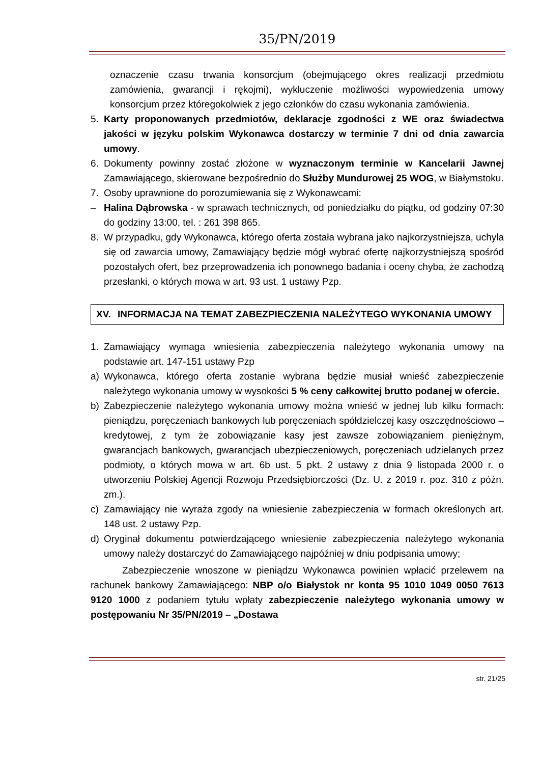35/PN/2019
oznaczenie czasu trwania konsorcjum (obejmującego okres realizacji przedmiotu zamówienia, gwarancji i rękojmi), wykluczenie możliwości wypowiedzenia umowy konsorcjum przez któregokolwiek z jego członków do czasu wykonania zamówienia.
5. Karty proponowanych przedmiotów, deklaracje zgodności z WE oraz świadectwa jakości w języku polskim Wykonawca dostarczy w terminie 7 dni od dnia zawarcia umowy.
6. Dokumenty powinny zostać złożone w wyznaczonym terminie w Kancelarii Jawnej Zamawiającego, skierowane bezpośrednio do Służby Mundurowej 25 WOG, w Białymstoku.
7. Osoby uprawnione do porozumiewania się z Wykonawcami:
– Halina Dąbrowska - w sprawach technicznych, od poniedziałku do piątku, od godziny 07:30 do godziny 13:00, tel. : 261 398 865.
8. W przypadku, gdy Wykonawca, którego oferta została wybrana jako najkorzystniejsza, uchyla się od zawarcia umowy, Zamawiający będzie mógł wybrać ofertę najkorzystniejszą spośród pozostałych ofert, bez przeprowadzenia ich ponownego badania i oceny chyba, że zachodzą przesłanki, o których mowa w art. 93 ust. 1 ustawy Pzp.
XV. INFORMACJA NA TEMAT ZABEZPIECZENIA NALEŻYTEGO WYKONANIA UMOWY
1. Zamawiający wymaga wniesienia zabezpieczenia należytego wykonania umowy na podstawie art. 147-151 ustawy Pzp
a) Wykonawca, którego oferta zostanie wybrana będzie musiał wnieść zabezpieczenie należytego wykonania umowy w wysokości 5 % ceny całkowitej brutto podanej w ofercie.
b) Zabezpieczenie należytego wykonania umowy można wnieść w jednej lub kilku formach: pieniądzu, poręczeniach bankowych lub poręczeniach spółdzielczej kasy oszczędnościowo – kredytowej, z tym że zobowiązanie kasy jest zawsze zobowiązaniem pieniężnym, gwarancjach bankowych, gwarancjach ubezpieczeniowych, poręczeniach udzielanych przez podmioty, o których mowa w art. 6b ust. 5 pkt. 2 ustawy z dnia 9 listopada 2000 r. o utworzeniu Polskiej Agencji Rozwoju Przedsiębiorczości (Dz. U. z 2019 r. poz. 310 z późn. zm.).
c) Zamawiający nie wyraża zgody na wniesienie zabezpieczenia w formach określonych art. 148 ust. 2 ustawy Pzp.
d) Oryginał dokumentu potwierdzającego wniesienie zabezpieczenia należytego wykonania umowy należy dostarczyć do Zamawiającego najpóźniej w dniu podpisania umowy;
Zabezpieczenie wnoszone w pieniądzu Wykonawca powinien wpłacić przelewem na rachunek bankowy Zamawiającego: NBP o/o Białystok nr konta 95 1010 1049 0050 7613 9120 1000 z podaniem tytułu wpłaty zabezpieczenie należytego wykonania umowy w postępowaniu Nr 35/PN/2019 – „Dostawa
str. 21/25